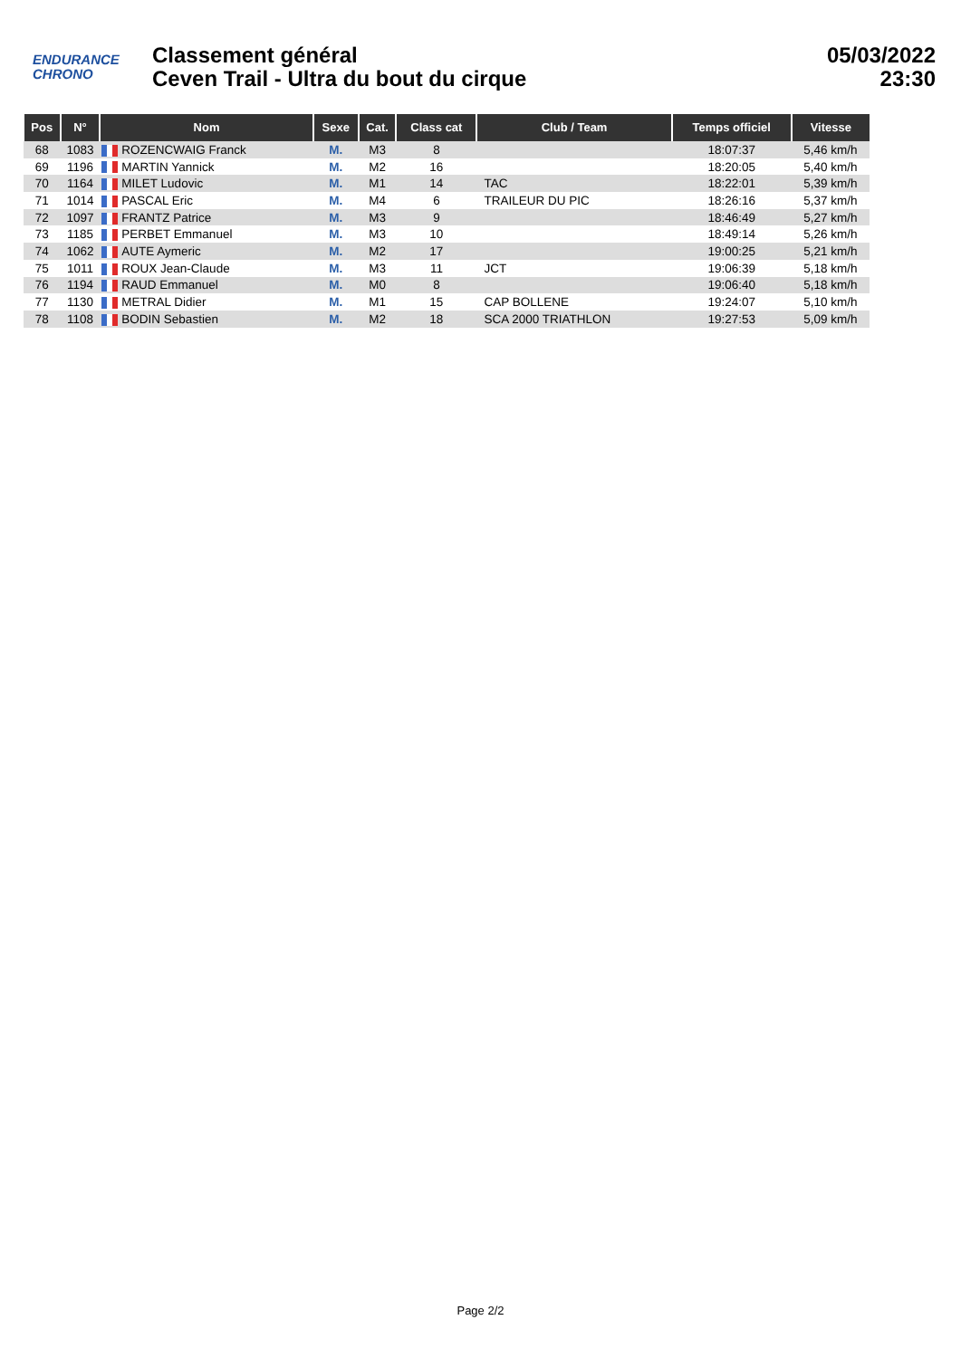ENDURANCE
CHRONO
Classement général
Ceven Trail - Ultra du bout du cirque
05/03/2022
23:30
| Pos | N° | Nom | Sexe | Cat. | Class cat | Club / Team | Temps officiel | Vitesse |
| --- | --- | --- | --- | --- | --- | --- | --- | --- |
| 68 | 1083 | ROZENCWAIG Franck | M. | M3 | 8 | | 18:07:37 | 5,46 km/h |
| 69 | 1196 | MARTIN Yannick | M. | M2 | 16 | | 18:20:05 | 5,40 km/h |
| 70 | 1164 | MILET Ludovic | M. | M1 | 14 | TAC | 18:22:01 | 5,39 km/h |
| 71 | 1014 | PASCAL Eric | M. | M4 | 6 | TRAILEUR DU PIC | 18:26:16 | 5,37 km/h |
| 72 | 1097 | FRANTZ Patrice | M. | M3 | 9 | | 18:46:49 | 5,27 km/h |
| 73 | 1185 | PERBET Emmanuel | M. | M3 | 10 | | 18:49:14 | 5,26 km/h |
| 74 | 1062 | AUTE Aymeric | M. | M2 | 17 | | 19:00:25 | 5,21 km/h |
| 75 | 1011 | ROUX Jean-Claude | M. | M3 | 11 | JCT | 19:06:39 | 5,18 km/h |
| 76 | 1194 | RAUD Emmanuel | M. | M0 | 8 | | 19:06:40 | 5,18 km/h |
| 77 | 1130 | METRAL Didier | M. | M1 | 15 | CAP BOLLENE | 19:24:07 | 5,10 km/h |
| 78 | 1108 | BODIN Sebastien | M. | M2 | 18 | SCA 2000 TRIATHLON | 19:27:53 | 5,09 km/h |
Page 2/2